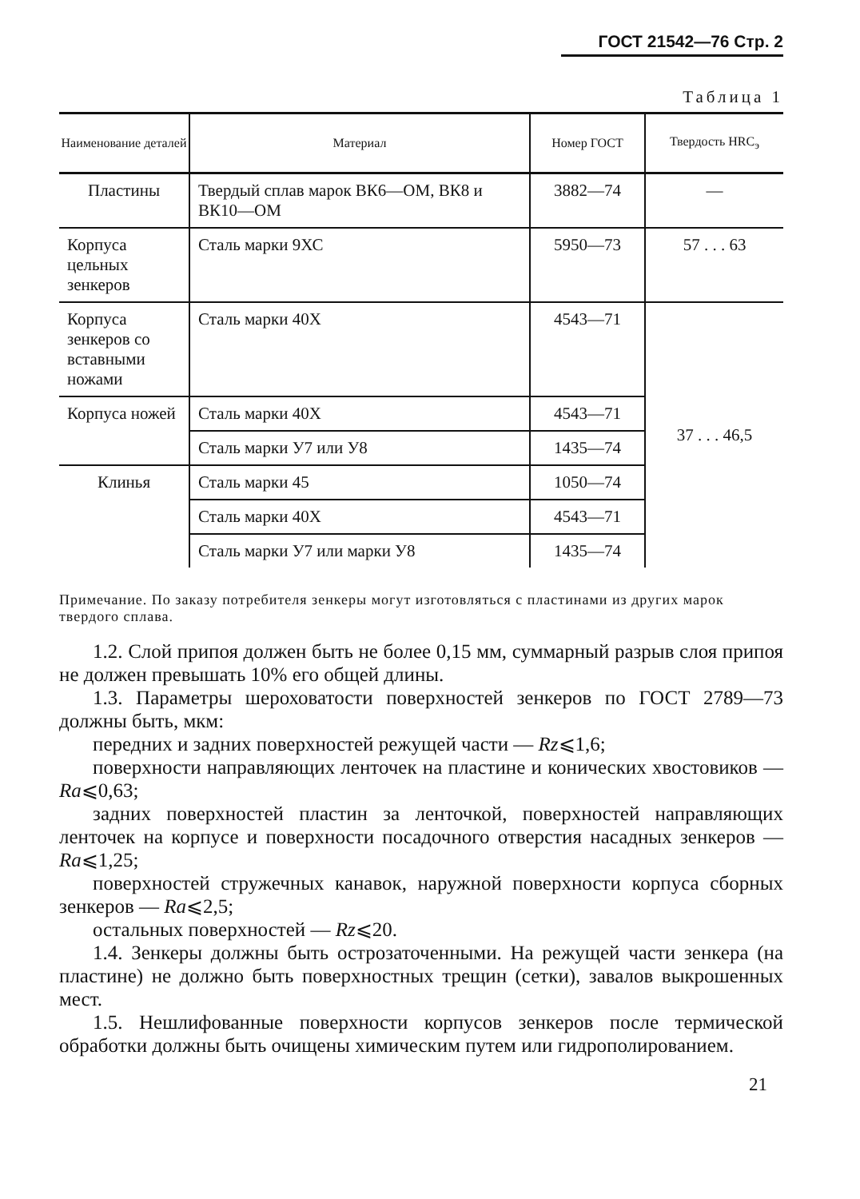ГОСТ 21542—76 Стр. 2
Таблица 1
| Наименование деталей | Материал | Номер ГОСТ | Твердость HRC<sub>э</sub> |
| --- | --- | --- | --- |
| Пластины | Твердый сплав марок ВК6—ОМ, ВК8 и ВК10—ОМ | 3882—74 | — |
| Корпуса цельных зенкеров | Сталь марки 9ХС | 5950—73 | 57 . . . 63 |
| Корпуса зенкеров со вставными ножами | Сталь марки 40Х | 4543—71 | 37 . . . 46,5 |
| Корпуса ножей | Сталь марки 40Х | 4543—71 | |
| | Сталь марки У7 или У8 | 1435—74 | |
| Клинья | Сталь марки 45 | 1050—74 | |
| | Сталь марки 40Х | 4543—71 | |
| | Сталь марки У7 или марки У8 | 1435—74 | |
Примечание. По заказу потребителя зенкеры могут изготовляться с пластинами из других марок твердого сплава.
1.2. Слой припоя должен быть не более 0,15 мм, суммарный разрыв слоя припоя не должен превышать 10% его общей длины.
1.3. Параметры шероховатости поверхностей зенкеров по ГОСТ 2789—73 должны быть, мкм:
передних и задних поверхностей режущей части — Rz⩽1,6;
поверхности направляющих ленточек на пластине и конических хвостовиков — Ra⩽0,63;
задних поверхностей пластин за ленточкой, поверхностей направляющих ленточек на корпусе и поверхности посадочного отверстия насадных зенкеров — Ra⩽1,25;
поверхностей стружечных канавок, наружной поверхности корпуса сборных зенкеров — Ra⩽2,5;
остальных поверхностей — Rz⩽20.
1.4. Зенкеры должны быть острозаточенными. На режущей части зенкера (на пластине) не должно быть поверхностных трещин (сетки), завалов выкрошенных мест.
1.5. Нешлифованные поверхности корпусов зенкеров после термической обработки должны быть очищены химическим путем или гидрополированием.
21